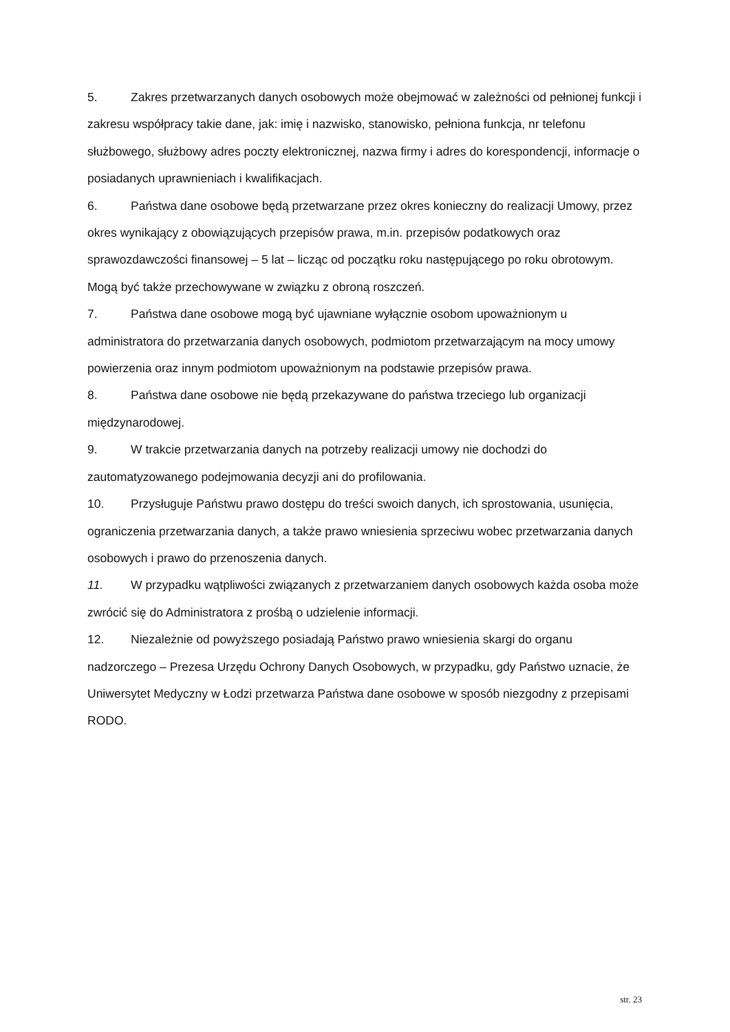5. Zakres przetwarzanych danych osobowych może obejmować w zależności od pełnionej funkcji i zakresu współpracy takie dane, jak: imię i nazwisko, stanowisko, pełniona funkcja, nr telefonu służbowego, służbowy adres poczty elektronicznej, nazwa firmy i adres do korespondencji, informacje o posiadanych uprawnieniach i kwalifikacjach.
6. Państwa dane osobowe będą przetwarzane przez okres konieczny do realizacji Umowy, przez okres wynikający z obowiązujących przepisów prawa, m.in. przepisów podatkowych oraz sprawozdawczości finansowej – 5 lat – licząc od początku roku następującego po roku obrotowym. Mogą być także przechowywane w związku z obroną roszczeń.
7. Państwa dane osobowe mogą być ujawniane wyłącznie osobom upoważnionym u administratora do przetwarzania danych osobowych, podmiotom przetwarzającym na mocy umowy powierzenia oraz innym podmiotom upoważnionym na podstawie przepisów prawa.
8. Państwa dane osobowe nie będą przekazywane do państwa trzeciego lub organizacji międzynarodowej.
9. W trakcie przetwarzania danych na potrzeby realizacji umowy nie dochodzi do zautomatyzowanego podejmowania decyzji ani do profilowania.
10. Przysługuje Państwu prawo dostępu do treści swoich danych, ich sprostowania, usunięcia, ograniczenia przetwarzania danych, a także prawo wniesienia sprzeciwu wobec przetwarzania danych osobowych i prawo do przenoszenia danych.
11. W przypadku wątpliwości związanych z przetwarzaniem danych osobowych każda osoba może zwrócić się do Administratora z prośbą o udzielenie informacji.
12. Niezależnie od powyższego posiadają Państwo prawo wniesienia skargi do organu nadzorczego – Prezesa Urzędu Ochrony Danych Osobowych, w przypadku, gdy Państwo uznacie, że Uniwersytet Medyczny w Łodzi przetwarza Państwa dane osobowe w sposób niezgodny z przepisami RODO.
str. 23